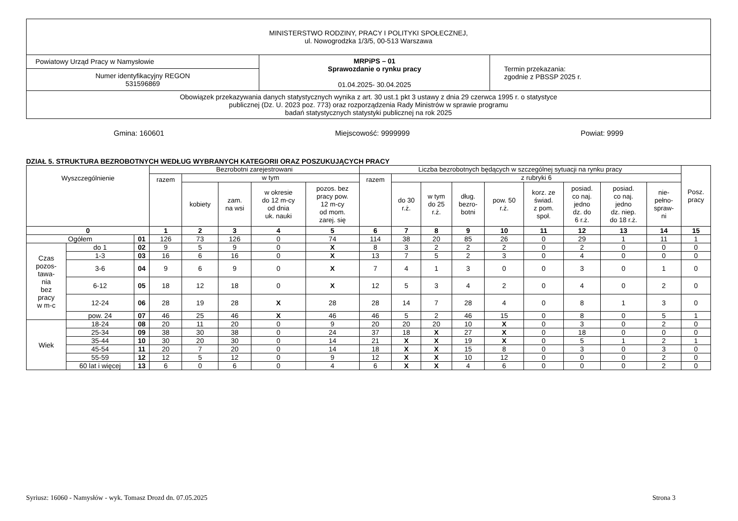| MINISTERSTWO RODZINY, PRACY I POLITYKI SPOŁECZNEJ, ul. Nowogrodzka 1/3/5, 00-513 Warszawa | | |
| Powiatowy Urząd Pracy w Namysłowie | MRPiPS – 01 Sprawozdanie o rynku pracy 01.04.2025- 30.04.2025 | Termin przekazania: zgodnie z PBSSP 2025 r. |
| Numer identyfikacyjny REGON 531596869 | | |
| Obowiązek przekazywania danych statystycznych wynika z art. 30 ust.1 pkt 3 ustawy z dnia 29 czerwca 1995 r. o statystyce publicznej (Dz. U. 2023 poz. 773) oraz rozporządzenia Rady Ministrów w sprawie programu badań statystycznych statystyki publicznej na rok 2025 | | |
Gmina: 160601 Miejscowość: 9999999 Powiat: 9999
DZIAŁ 5. STRUKTURA BEZROBOTNYCH WEDŁUG WYBRANYCH KATEGORII ORAZ POSZUKUJĄCYCH PRACY
| Wyszczególnienie | | | Bezrobotni zarejestrowani | | | | | Liczba bezrobotnych będących w szczególnej sytuacji na rynku pracy | | | | | | | | | Posz. pracy |
| --- | --- | --- | --- | --- | --- | --- | --- | --- | --- | --- | --- | --- | --- | --- | --- | --- | --- |
| | | | razem | w tym | | | | razem | z rubryki 6 | | | | | | | | |
| | | | | kobiety | zam. na wsi | w okresie do 12 m-cy od dnia uk. nauki | pozos. bez pracy pow. 12 m-cy od mom. zarej. się | | do 30 r.ż. | w tym do 25 r.ż. | dług. bezro- botni | pow. 50 r.ż. | korz. ze świad. z pom. społ. | posiad. co naj. jedno dz. do 6 r.ż. | posiad. co naj. jedno dz. niep. do 18 r.ż. | nie- pełno- spraw- ni | |
| 0 | | | 1 | 2 | 3 | 4 | 5 | 6 | 7 | 8 | 9 | 10 | 11 | 12 | 13 | 14 | 15 |
| Ogółem | | 01 | 126 | 73 | 126 | 0 | 74 | 114 | 38 | 20 | 85 | 26 | 0 | 29 | 1 | 11 | 1 |
| Czas pozos- tawa- nia bez pracy w m-c | do 1 | 02 | 9 | 5 | 9 | 0 | X | 8 | 3 | 2 | 2 | 2 | 0 | 2 | 0 | 0 | 0 |
| | 1-3 | 03 | 16 | 6 | 16 | 0 | X | 13 | 7 | 5 | 2 | 3 | 0 | 4 | 0 | 0 | 0 |
| | 3-6 | 04 | 9 | 6 | 9 | 0 | X | 7 | 4 | 1 | 3 | 0 | 0 | 3 | 0 | 1 | 0 |
| | 6-12 | 05 | 18 | 12 | 18 | 0 | X | 12 | 5 | 3 | 4 | 2 | 0 | 4 | 0 | 2 | 0 |
| | 12-24 | 06 | 28 | 19 | 28 | X | 28 | 28 | 14 | 7 | 28 | 4 | 0 | 8 | 1 | 3 | 0 |
| | pow. 24 | 07 | 46 | 25 | 46 | X | 46 | 46 | 5 | 2 | 46 | 15 | 0 | 8 | 0 | 5 | 1 |
| Wiek | 18-24 | 08 | 20 | 11 | 20 | 0 | 9 | 20 | 20 | 20 | 10 | X | 0 | 3 | 0 | 2 | 0 |
| | 25-34 | 09 | 38 | 30 | 38 | 0 | 24 | 37 | 18 | X | 27 | X | 0 | 18 | 0 | 0 | 0 |
| | 35-44 | 10 | 30 | 20 | 30 | 0 | 14 | 21 | X | X | 19 | X | 0 | 5 | 1 | 2 | 1 |
| | 45-54 | 11 | 20 | 7 | 20 | 0 | 14 | 18 | X | X | 15 | 8 | 0 | 3 | 0 | 3 | 0 |
| | 55-59 | 12 | 12 | 5 | 12 | 0 | 9 | 12 | X | X | 10 | 12 | 0 | 0 | 0 | 2 | 0 |
| | 60 lat i więcej | 13 | 6 | 0 | 6 | 0 | 4 | 6 | X | X | 4 | 6 | 0 | 0 | 0 | 2 | 0 |
Syriusz: 16060 - Namysłów - wyk. Tomasz Drozd dn. 07.05.2025 Strona 3